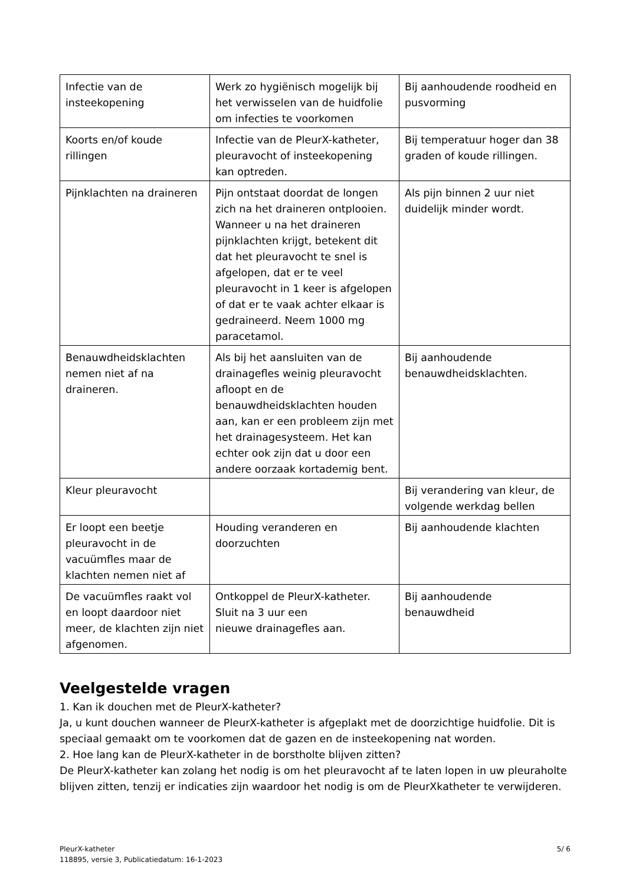| Infectie van de insteekopening | Werk zo hygiënisch mogelijk bij het verwisselen van de huidfolie om infecties te voorkomen | Bij aanhoudende roodheid en pusvorming |
| Koorts en/of koude rillingen | Infectie van de PleurX-katheter, pleuravocht of insteekopening kan optreden. | Bij temperatuur hoger dan 38 graden of koude rillingen. |
| Pijnklachten na draineren | Pijn ontstaat doordat de longen zich na het draineren ontplooien. Wanneer u na het draineren pijnklachten krijgt, betekent dit dat het pleuravocht te snel is afgelopen, dat er te veel pleuravocht in 1 keer is afgelopen of dat er te vaak achter elkaar is gedraineerd. Neem 1000 mg paracetamol. | Als pijn binnen 2 uur niet duidelijk minder wordt. |
| Benauwdheidsklachten nemen niet af na draineren. | Als bij het aansluiten van de drainagefles weinig pleuravocht afloopt en de benauwdheidsklachten houden aan, kan er een probleem zijn met het drainagesysteem. Het kan echter ook zijn dat u door een andere oorzaak kortademig bent. | Bij aanhoudende benauwdheidsklachten. |
| Kleur pleuravocht | | Bij verandering van kleur, de volgende werkdag bellen |
| Er loopt een beetje pleuravocht in de vacuümfles maar de klachten nemen niet af | Houding veranderen en doorzuchten | Bij aanhoudende klachten |
| De vacuümfles raakt vol en loopt daardoor niet meer, de klachten zijn niet afgenomen. | Ontkoppel de PleurX-katheter. Sluit na 3 uur een nieuwe drainagefles aan. | Bij aanhoudende benauwdheid |
Veelgestelde vragen
1. Kan ik douchen met de PleurX-katheter?
Ja, u kunt douchen wanneer de PleurX-katheter is afgeplakt met de doorzichtige huidfolie. Dit is speciaal gemaakt om te voorkomen dat de gazen en de insteekopening nat worden.
2. Hoe lang kan de PleurX-katheter in de borstholte blijven zitten?
De PleurX-katheter kan zolang het nodig is om het pleuravocht af te laten lopen in uw pleuraholte blijven zitten, tenzij er indicaties zijn waardoor het nodig is om de PleurXkatheter te verwijderen.
PleurX-katheter
118895, versie 3, Publicatiedatum: 16-1-2023
5/ 6